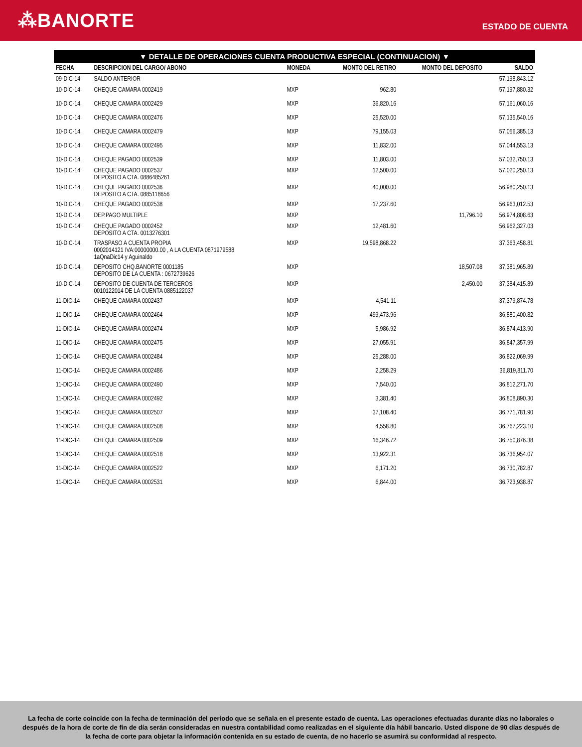⁂BANORTE
ESTADO DE CUENTA
▼ DETALLE DE OPERACIONES CUENTA PRODUCTIVA ESPECIAL (CONTINUACION) ▼
| FECHA | DESCRIPCION DEL CARGO/ ABONO | MONEDA | MONTO DEL RETIRO | MONTO DEL DEPOSITO | SALDO |
| --- | --- | --- | --- | --- | --- |
| 09-DIC-14 | SALDO ANTERIOR | | | | 57,198,843.12 |
| 10-DIC-14 | CHEQUE CAMARA 0002419 | MXP | 962.80 | | 57,197,880.32 |
| 10-DIC-14 | CHEQUE CAMARA 0002429 | MXP | 36,820.16 | | 57,161,060.16 |
| 10-DIC-14 | CHEQUE CAMARA 0002476 | MXP | 25,520.00 | | 57,135,540.16 |
| 10-DIC-14 | CHEQUE CAMARA 0002479 | MXP | 79,155.03 | | 57,056,385.13 |
| 10-DIC-14 | CHEQUE CAMARA 0002495 | MXP | 11,832.00 | | 57,044,553.13 |
| 10-DIC-14 | CHEQUE PAGADO 0002539 | MXP | 11,803.00 | | 57,032,750.13 |
| 10-DIC-14 | CHEQUE PAGADO 0002537 DEPOSITO A CTA. 0886485261 | MXP | 12,500.00 | | 57,020,250.13 |
| 10-DIC-14 | CHEQUE PAGADO 0002536 DEPOSITO A CTA. 0885118656 | MXP | 40,000.00 | | 56,980,250.13 |
| 10-DIC-14 | CHEQUE PAGADO 0002538 | MXP | 17,237.60 | | 56,963,012.53 |
| 10-DIC-14 | DEP.PAGO MULTIPLE | MXP | | 11,796.10 | 56,974,808.63 |
| 10-DIC-14 | CHEQUE PAGADO 0002452 DEPOSITO A CTA. 0013276301 | MXP | 12,481.60 | | 56,962,327.03 |
| 10-DIC-14 | TRASPASO A CUENTA PROPIA 0002014121 IVA:00000000.00 , A LA CUENTA 0871979588 1aQnaDic14 y Aguinaldo | MXP | 19,598,868.22 | | 37,363,458.81 |
| 10-DIC-14 | DEPOSITO CHQ.BANORTE 0001185 DEPOSITO DE LA CUENTA : 0672739626 | MXP | | 18,507.08 | 37,381,965.89 |
| 10-DIC-14 | DEPOSITO DE CUENTA DE TERCEROS 0010122014 DE LA CUENTA 0885122037 | MXP | | 2,450.00 | 37,384,415.89 |
| 11-DIC-14 | CHEQUE CAMARA 0002437 | MXP | 4,541.11 | | 37,379,874.78 |
| 11-DIC-14 | CHEQUE CAMARA 0002464 | MXP | 499,473.96 | | 36,880,400.82 |
| 11-DIC-14 | CHEQUE CAMARA 0002474 | MXP | 5,986.92 | | 36,874,413.90 |
| 11-DIC-14 | CHEQUE CAMARA 0002475 | MXP | 27,055.91 | | 36,847,357.99 |
| 11-DIC-14 | CHEQUE CAMARA 0002484 | MXP | 25,288.00 | | 36,822,069.99 |
| 11-DIC-14 | CHEQUE CAMARA 0002486 | MXP | 2,258.29 | | 36,819,811.70 |
| 11-DIC-14 | CHEQUE CAMARA 0002490 | MXP | 7,540.00 | | 36,812,271.70 |
| 11-DIC-14 | CHEQUE CAMARA 0002492 | MXP | 3,381.40 | | 36,808,890.30 |
| 11-DIC-14 | CHEQUE CAMARA 0002507 | MXP | 37,108.40 | | 36,771,781.90 |
| 11-DIC-14 | CHEQUE CAMARA 0002508 | MXP | 4,558.80 | | 36,767,223.10 |
| 11-DIC-14 | CHEQUE CAMARA 0002509 | MXP | 16,346.72 | | 36,750,876.38 |
| 11-DIC-14 | CHEQUE CAMARA 0002518 | MXP | 13,922.31 | | 36,736,954.07 |
| 11-DIC-14 | CHEQUE CAMARA 0002522 | MXP | 6,171.20 | | 36,730,782.87 |
| 11-DIC-14 | CHEQUE CAMARA 0002531 | MXP | 6,844.00 | | 36,723,938.87 |
La fecha de corte coincide con la fecha de terminación del periodo que se señala en el presente estado de cuenta. Las operaciones efectuadas durante días no laborales o después de la hora de corte de fin de día serán consideradas en nuestra contabilidad como realizadas en el siguiente día hábil bancario. Usted dispone de 90 días después de la fecha de corte para objetar la información contenida en su estado de cuenta, de no hacerlo se asumirá su conformidad al respecto.